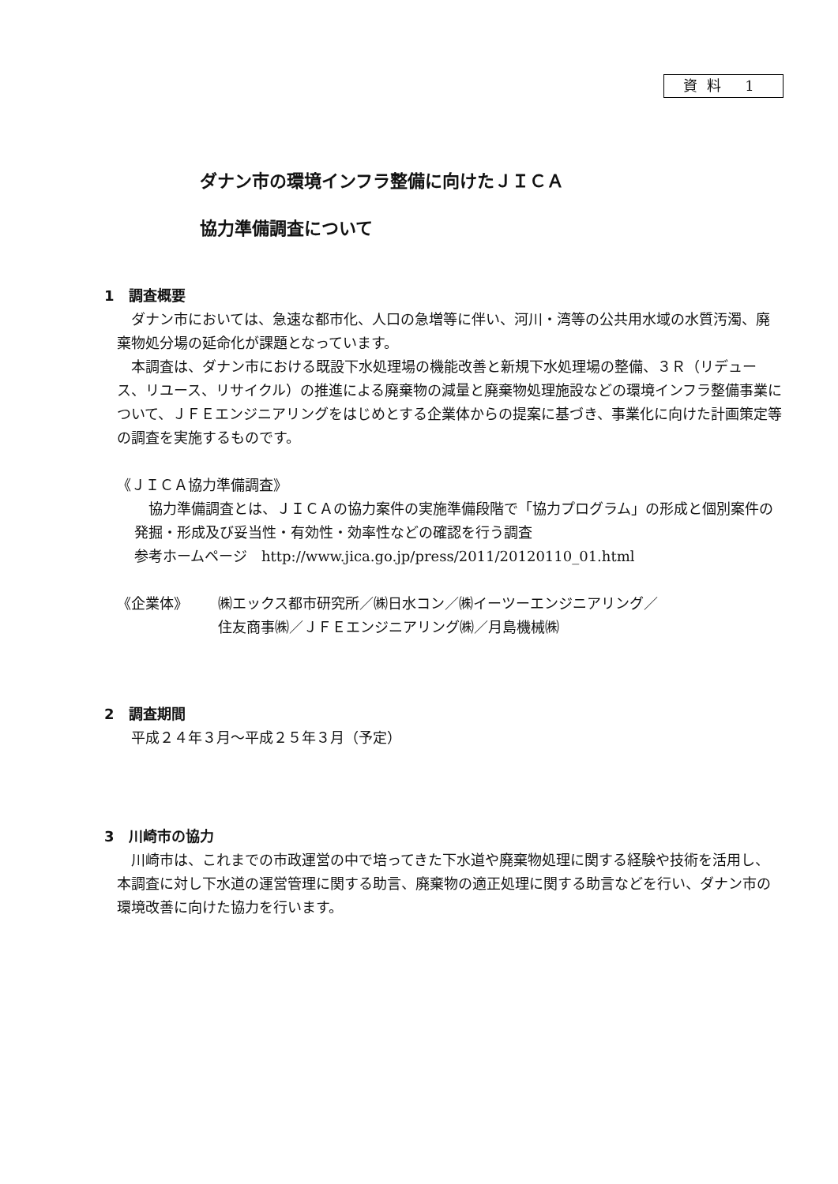資料 1
ダナン市の環境インフラ整備に向けたＪＩＣＡ
協力準備調査について
1　調査概要
ダナン市においては、急速な都市化、人口の急増等に伴い、河川・湾等の公共用水域の水質汚濁、廃棄物処分場の延命化が課題となっています。
本調査は、ダナン市における既設下水処理場の機能改善と新規下水処理場の整備、３Ｒ（リデュース、リユース、リサイクル）の推進による廃棄物の減量と廃棄物処理施設などの環境インフラ整備事業について、ＪＦＥエンジニアリングをはじめとする企業体からの提案に基づき、事業化に向けた計画策定等の調査を実施するものです。
《ＪＩＣＡ協力準備調査》
協力準備調査とは、ＪＩＣＡの協力案件の実施準備段階で「協力プログラム」の形成と個別案件の発掘・形成及び妥当性・有効性・効率性などの確認を行う調査
参考ホームページ　http://www.jica.go.jp/press/2011/20120110_01.html
《企業体》 ㈱エックス都市研究所／㈱日水コン／㈱イーツーエンジニアリング／
住友商事㈱／ＪＦＥエンジニアリング㈱／月島機械㈱
2　調査期間
平成２４年３月～平成２５年３月（予定）
3　川崎市の協力
川崎市は、これまでの市政運営の中で培ってきた下水道や廃棄物処理に関する経験や技術を活用し、本調査に対し下水道の運営管理に関する助言、廃棄物の適正処理に関する助言などを行い、ダナン市の環境改善に向けた協力を行います。